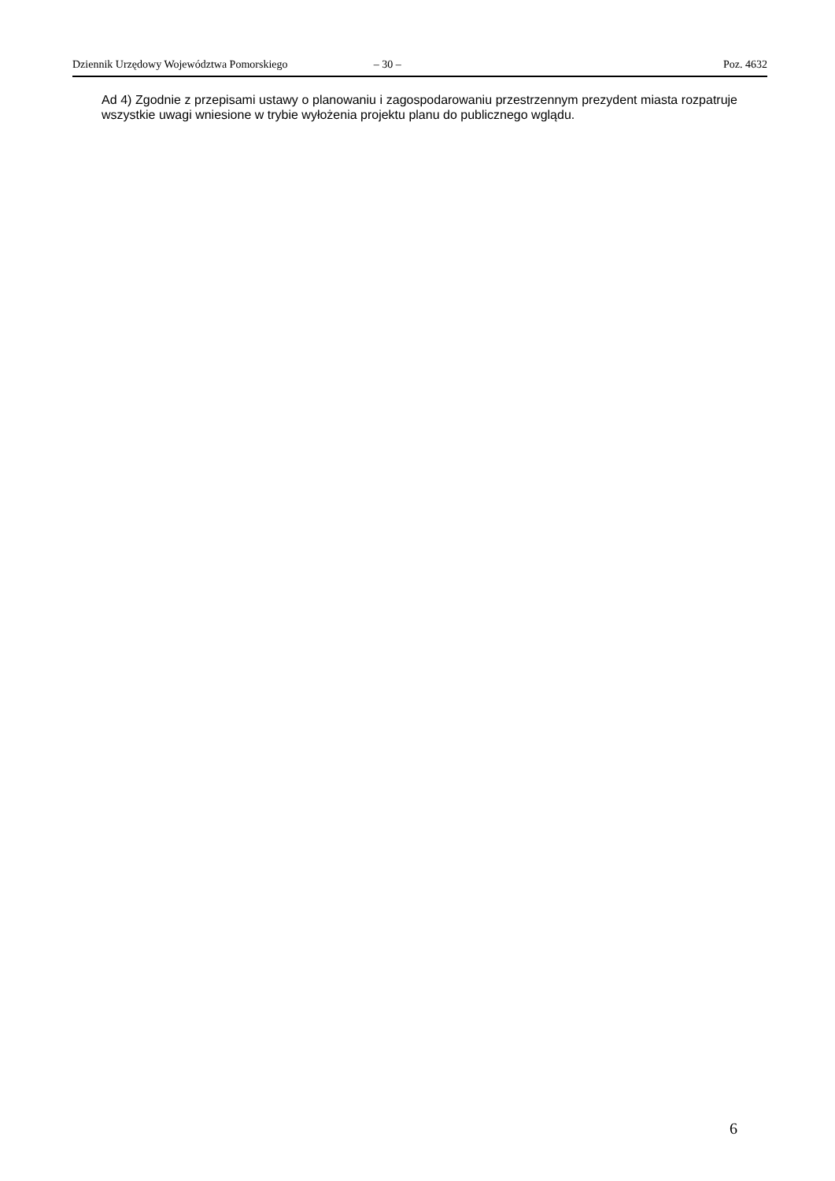Dziennik Urzędowy Województwa Pomorskiego – 30 – Poz. 4632
Ad 4) Zgodnie z przepisami ustawy o planowaniu i zagospodarowaniu przestrzennym prezydent miasta rozpatruje wszystkie uwagi wniesione w trybie wyłożenia projektu planu do publicznego wglądu.
6